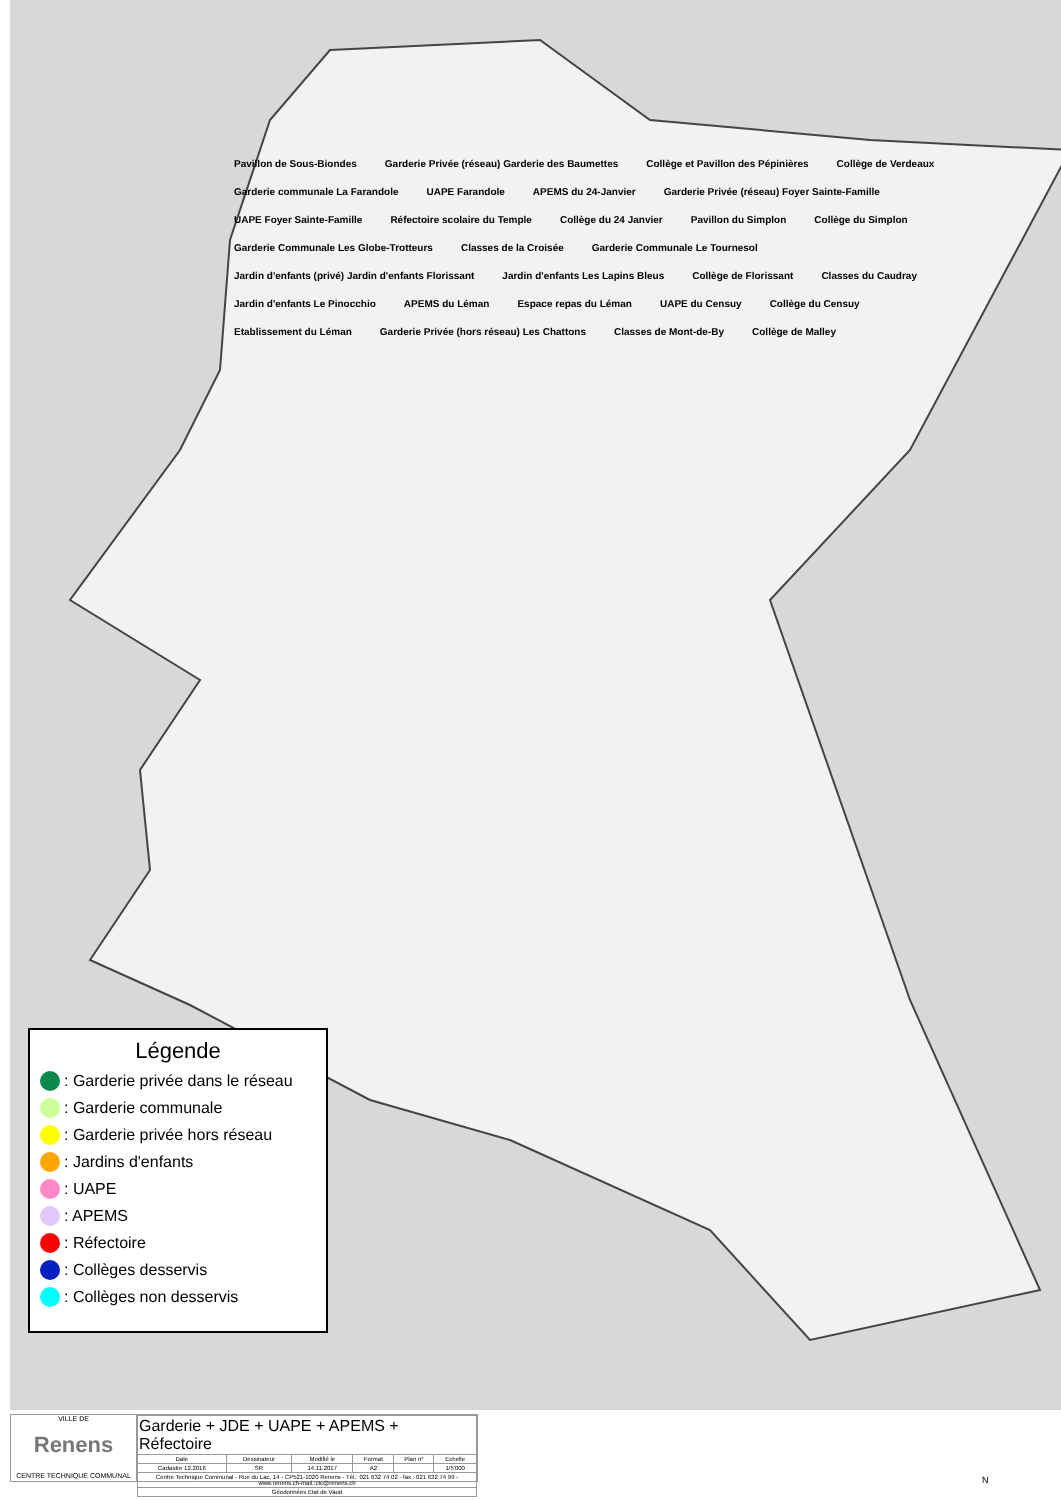Pavillon de Sous-Biondes Garderie Privée (réseau) Garderie des Baumettes Collège et Pavillon des Pépinières Collège de Verdeaux Garderie communale La Farandole UAPE Farandole APEMS du 24-Janvier Garderie Privée (réseau) Foyer Sainte-Famille UAPE Foyer Sainte-Famille Réfectoire scolaire du Temple Collège du 24 Janvier Pavillon du Simplon Collège du Simplon Garderie Communale Les Globe-Trotteurs Classes de la Croisée Garderie Communale Le Tournesol Jardin d'enfants (privé) Jardin d'enfants Florissant Jardin d'enfants Les Lapins Bleus Collège de Florissant Classes du Caudray Jardin d'enfants Le Pinocchio APEMS du Léman Espace repas du Léman UAPE du Censuy Collège du Censuy Etablissement du Léman Garderie Privée (hors réseau) Les Chattons Classes de Mont-de-By Collège de Malley
Légende
: Garderie privée dans le réseau
: Garderie communale
: Garderie privée hors réseau
: Jardins d'enfants
: UAPE
: APEMS
: Réfectoire
: Collèges desservis
: Collèges non desservis
VILLE DE
Renens
CENTRE TECHNIQUE COMMUNAL
| Garderie + JDE + UAPE + APEMS + Réfectoire | | | | | |
| --- | --- | --- | --- | --- | --- |
| Date | Dessinateur | Modifié le | Format | Plan n° | Echelle |
| Cadastre 12.2016 | SR | 14.11.2017 | A2 | | 1/5'000 |
| Centre Technique Communal - Rue du Lac, 14 - CP521-1020 Renens - Tél.: 021 632 74 02 - fax.: 021 632 74 99 - www.renens.ch-mail.:ctc@renens.ch | | | | | |
| Géodonnées Etat de Vaud | | | | | |
N